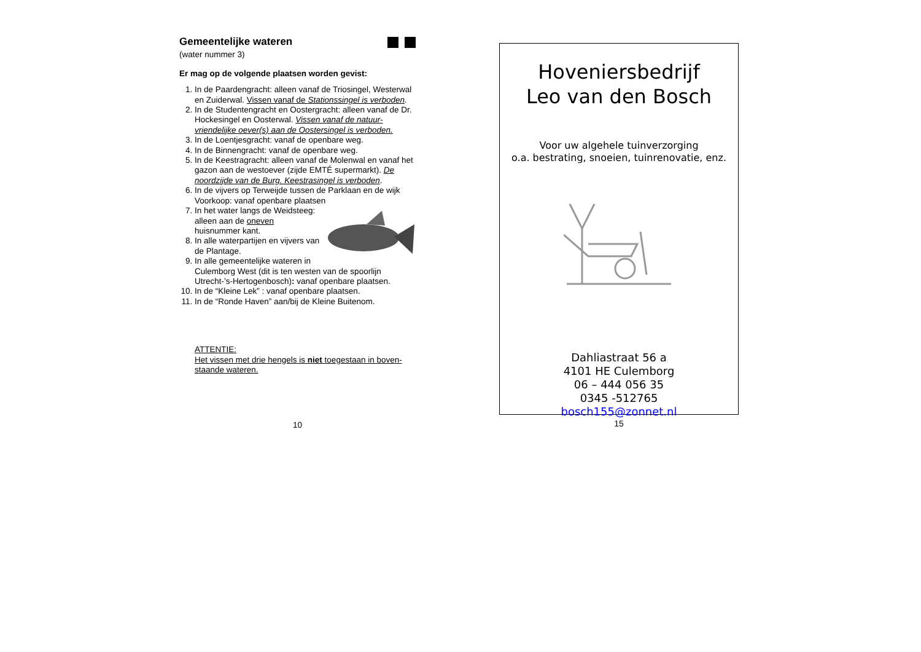Gemeentelijke wateren
(water nummer 3)
Er mag op de volgende plaatsen worden gevist:
1. In de Paardengracht: alleen vanaf de Triosingel, Westerwal en Zuiderwal. Vissen vanaf de Stationssingel is verboden.
2. In de Studentengracht en Oostergracht: alleen vanaf de Dr. Hockesingel en Oosterwal. Vissen vanaf de natuur-vriendelijke oever(s) aan de Oostersingel is verboden.
3. In de Loentjesgracht: vanaf de openbare weg.
4. In de Binnengracht: vanaf de openbare weg.
5. In de Keestragracht: alleen vanaf de Molenwal en vanaf het gazon aan de westoever (zijde EMTÉ supermarkt). De noordzijde van de Burg. Keestrasingel is verboden.
6. In de vijvers op Terweijde tussen de Parklaan en de wijk Voorkoop: vanaf openbare plaatsen
7. In het water langs de Weidsteeg: alleen aan de oneven huisnummer kant.
8. In alle waterpartijen en vijvers van de Plantage.
9. In alle gemeentelijke wateren in Culemborg West (dit is ten westen van de spoorlijn Utrecht-’s-Hertogenbosch): vanaf openbare plaatsen.
10. In de “Kleine Lek” : vanaf openbare plaatsen.
11. In de “Ronde Haven” aan/bij de Kleine Buitenom.
ATTENTIE:
Het vissen met drie hengels is niet toegestaan in boven-staande wateren.
10
Hoveniersbedrijf
Leo van den Bosch
Voor uw algehele tuinverzorging
o.a. bestrating, snoeien, tuinrenovatie, enz.
Dahliastraat 56 a
4101 HE Culemborg
06 – 444 056 35
0345 -512765
bosch155@zonnet.nl
15